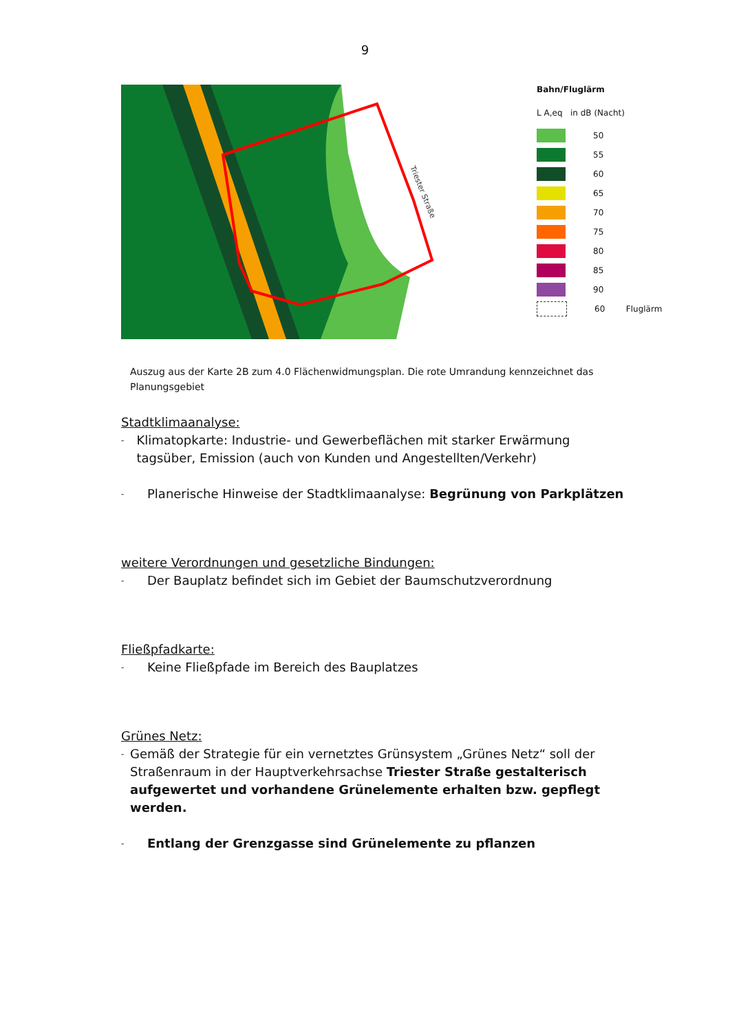9
Triester Straße
Bahn/Fluglärm
L A,eq in dB (Nacht)
50
55
60
65
70
75
80
85
90
60 Fluglärm
Auszug aus der Karte 2B zum 4.0 Flächenwidmungsplan. Die rote Umrandung kennzeichnet das Planungsgebiet
Stadtklimaanalyse:
- Klimatopkarte: Industrie- und Gewerbeflächen mit starker Erwärmung tagsüber, Emission (auch von Kunden und Angestellten/Verkehr)
- Planerische Hinweise der Stadtklimaanalyse: Begrünung von Parkplätzen
weitere Verordnungen und gesetzliche Bindungen:
- Der Bauplatz befindet sich im Gebiet der Baumschutzverordnung
Fließpfadkarte:
- Keine Fließpfade im Bereich des Bauplatzes
Grünes Netz:
- Gemäß der Strategie für ein vernetztes Grünsystem „Grünes Netz“ soll der Straßenraum in der Hauptverkehrsachse Triester Straße gestalterisch aufgewertet und vorhandene Grünelemente erhalten bzw. gepflegt werden.
- Entlang der Grenzgasse sind Grünelemente zu pflanzen